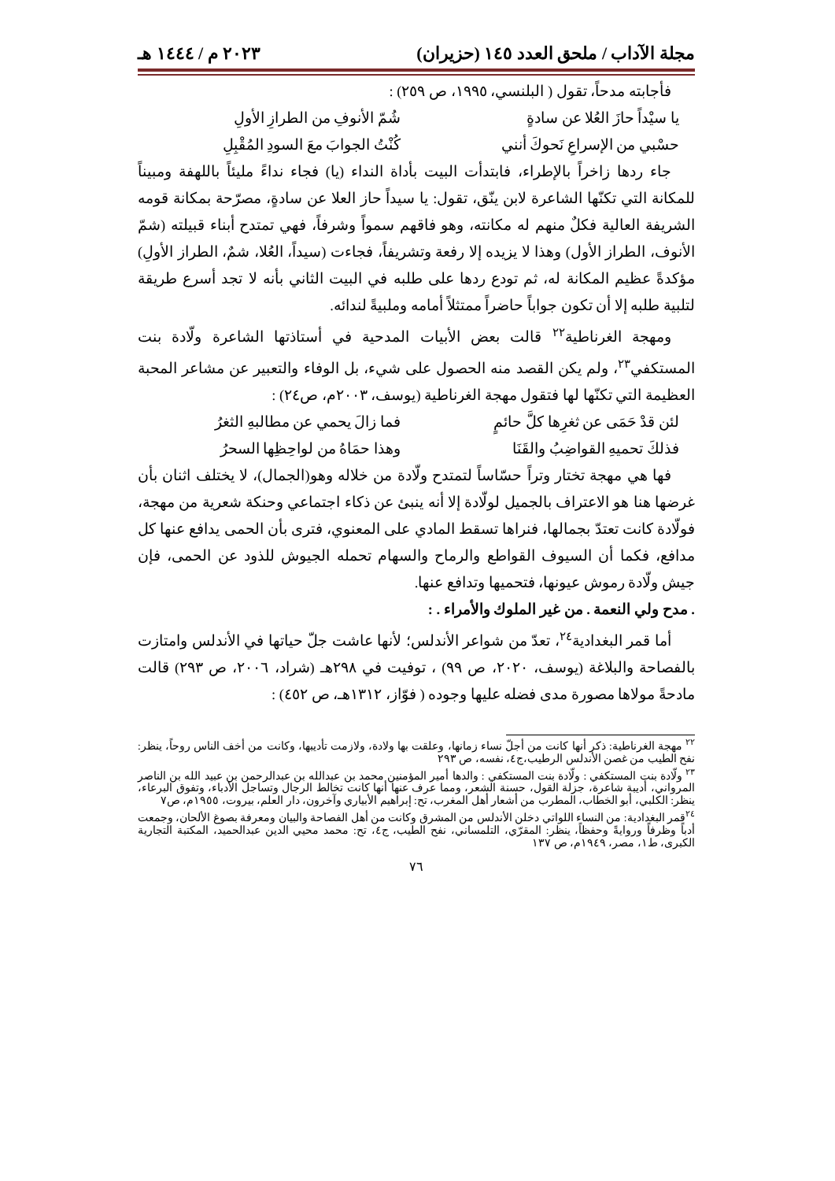مجلة الآداب / ملحق العدد ١٤٥ (حزيران) ٢٠٢٣ م / ١٤٤٤ هـ
فأجابته مدحاً، تقول ( البلنسي، ١٩٩٥، ص ٢٥٩) :
يا سيْداً حازَ العُلا عن سادةٍ شُمّ الأنوفِ من الطرازِ الأولِ
حسْبي من الإسراعِ نَحوكَ أنني كُنْتُ الجوابَ معَ السودِ المُقْبِلِ
جاء ردها زاخراً بالإطراء، فابتدأت البيت بأداة النداء (يا) فجاء نداءً مليئاً باللهفة ومبيناً للمكانة التي تكنّها الشاعرة لابن ينّق، تقول: يا سيداً حاز العلا عن سادةٍ، مصرّحة بمكانة قومه الشريفة العالية فكلٌ منهم له مكانته، وهو فاقهم سمواً وشرفاً، فهي تمتدح أبناء قبيلته (شمّ الأنوف، الطراز الأول) وهذا لا يزيده إلا رفعة وتشريفاً، فجاءت (سيداً، العُلا، شمٌ، الطراز الأولِ) مؤكدةً عظيم المكانة له، ثم تودع ردها على طلبه في البيت الثاني بأنه لا تجد أسرع طريقة لتلبية طلبه إلا أن تكون جواباً حاضراً ممتثلاً أمامه وملبيةً لندائه.
ومهجة الغرناطية<sup>٢٢</sup> قالت بعض الأبيات المدحية في أستاذتها الشاعرة ولّادة بنت المستكفي<sup>٢٣</sup>، ولم يكن القصد منه الحصول على شيء، بل الوفاء والتعبير عن مشاعر المحبة العظيمة التي تكنّها لها فتقول مهجة الغرناطية (يوسف، ٢٠٠٣م، ص٢٤) :
لئن قدْ حَمَى عن ثغرِها كلَّ حائمٍ فما زالَ يحمي عن مطالبهِ الثغرُ
فذلكَ تحميهِ القواضِبُ والقَنَا وهذا حمَاهُ من لواحِظِها السحرُ
فها هي مهجة تختار وتراً حسّاساً لتمتدح ولّادة من خلاله وهو(الجمال)، لا يختلف اثنان بأن غرضها هنا هو الاعتراف بالجميل لولّادة إلا أنه ينبئ عن ذكاء اجتماعي وحنكة شعرية من مهجة، فولّادة كانت تعتدّ بجمالها، فنراها تسقط المادي على المعنوي، فترى بأن الحمى يدافع عنها كل مدافع، فكما أن السيوف القواطع والرماح والسهام تحمله الجيوش للذود عن الحمى، فإن جيش ولّادة رموش عيونها، فتحميها وتدافع عنها.
. مدح ولي النعمة . من غير الملوك والأمراء . :
أما قمر البغدادية<sup>٢٤</sup>، تعدّ من شواعر الأندلس؛ لأنها عاشت جلّ حياتها في الأندلس وامتازت بالفصاحة والبلاغة (يوسف، ٢٠٢٠، ص ٩٩) ، توفيت في ٢٩٨هـ (شراد، ٢٠٠٦، ص ٢٩٣) قالت مادحةً مولاها مصورة مدى فضله عليها وجوده ( فوّاز، ١٣١٢هـ، ص ٤٥٢) :
<sup>٢٢</sup> مهجة الغرناطية: ذكر أنها كانت من أجلّ نساء زمانها، وعلقت بها ولادة، ولازمت تأديبها، وكانت من أخف الناس روحاً، ينظر: نفح الطيب من غصن الأندلس الرطيب،ج٤، نفسه، ص ٢٩٣
<sup>٢٣</sup> ولّادة بنت المستكفي : ولّادة بنت المستكفي : والدها أمير المؤمنين محمد بن عبدالله بن عبدالرحمن بن عبيد الله بن الناصر المرواني، أديبة شاعرة، جزلة القول، حسنة الشعر، ومما عرف عنها أنها كانت تخالط الرجال وتساجل الأدباء، وتفوق البرعاء، ينظر: الكلبي، أبو الخطاب، المطرب من أشعار أهل المغرب، تح: إبراهيم الأبياري وآخرون، دار العلم، بيروت، ١٩٥٥م، ص٧
<sup>٢٤</sup> قمر البغدادية: من النساء اللواتي دخلن الأندلس من المشرق وكانت من أهل الفصاحة والبيان ومعرفة بصوغ الألحان، وجمعت أدباً وظرفاً وروايةً وحفظاً، ينظر: المقرّي، التلمساني، نفح الطيب، ج٤، تح: محمد محيي الدين عبدالحميد، المكتبة التجارية الكبرى، ط١، مصر، ١٩٤٩م، ص ١٣٧
٧٦